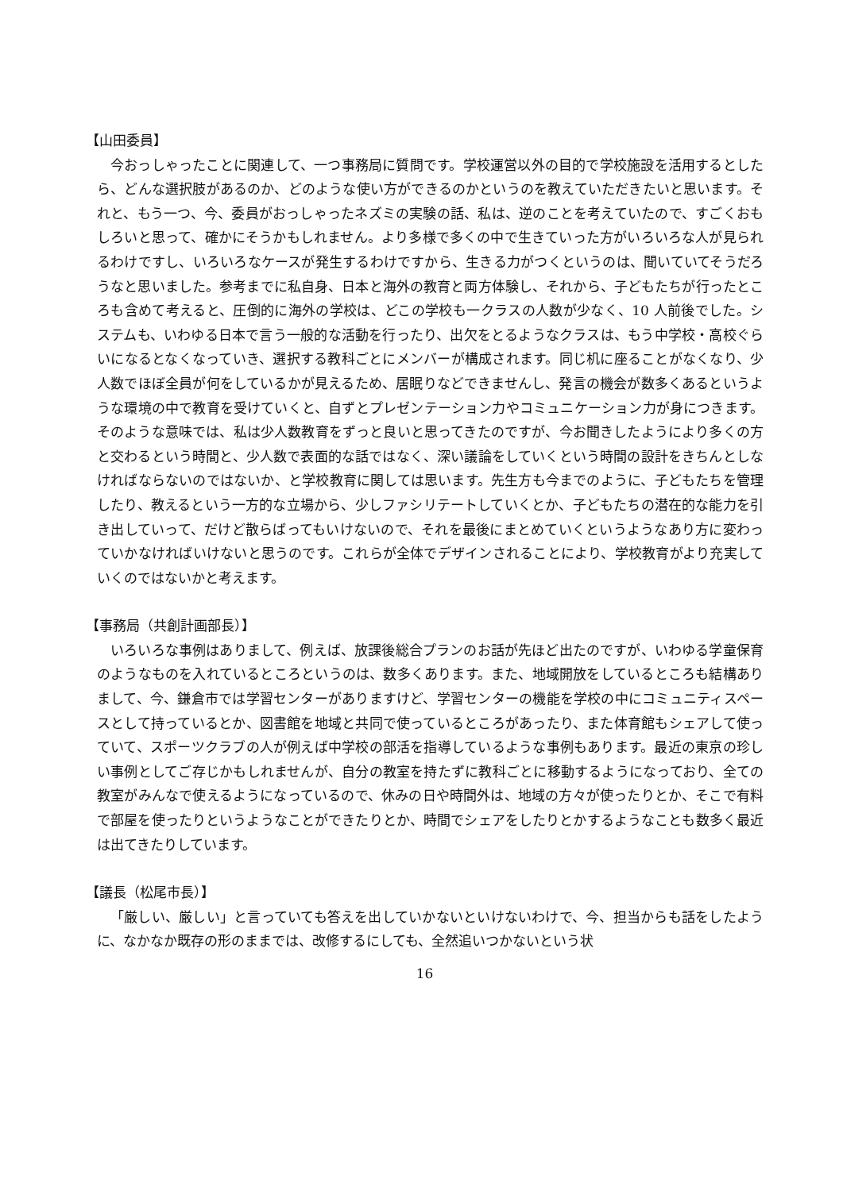【山田委員】
今おっしゃったことに関連して、一つ事務局に質問です。学校運営以外の目的で学校施設を活用するとしたら、どんな選択肢があるのか、どのような使い方ができるのかというのを教えていただきたいと思います。それと、もう一つ、今、委員がおっしゃったネズミの実験の話、私は、逆のことを考えていたので、すごくおもしろいと思って、確かにそうかもしれません。より多様で多くの中で生きていった方がいろいろな人が見られるわけですし、いろいろなケースが発生するわけですから、生きる力がつくというのは、聞いていてそうだろうなと思いました。参考までに私自身、日本と海外の教育と両方体験し、それから、子どもたちが行ったところも含めて考えると、圧倒的に海外の学校は、どこの学校も一クラスの人数が少なく、10 人前後でした。システムも、いわゆる日本で言う一般的な活動を行ったり、出欠をとるようなクラスは、もう中学校・高校ぐらいになるとなくなっていき、選択する教科ごとにメンバーが構成されます。同じ机に座ることがなくなり、少人数でほぼ全員が何をしているかが見えるため、居眠りなどできませんし、発言の機会が数多くあるというような環境の中で教育を受けていくと、自ずとプレゼンテーション力やコミュニケーション力が身につきます。そのような意味では、私は少人数教育をずっと良いと思ってきたのですが、今お聞きしたようにより多くの方と交わるという時間と、少人数で表面的な話ではなく、深い議論をしていくという時間の設計をきちんとしなければならないのではないか、と学校教育に関しては思います。先生方も今までのように、子どもたちを管理したり、教えるという一方的な立場から、少しファシリテートしていくとか、子どもたちの潜在的な能力を引き出していって、だけど散らばってもいけないので、それを最後にまとめていくというようなあり方に変わっていかなければいけないと思うのです。これらが全体でデザインされることにより、学校教育がより充実していくのではないかと考えます。
【事務局（共創計画部長）】
いろいろな事例はありまして、例えば、放課後総合プランのお話が先ほど出たのですが、いわゆる学童保育のようなものを入れているところというのは、数多くあります。また、地域開放をしているところも結構ありまして、今、鎌倉市では学習センターがありますけど、学習センターの機能を学校の中にコミュニティスペースとして持っているとか、図書館を地域と共同で使っているところがあったり、また体育館もシェアして使っていて、スポーツクラブの人が例えば中学校の部活を指導しているような事例もあります。最近の東京の珍しい事例としてご存じかもしれませんが、自分の教室を持たずに教科ごとに移動するようになっており、全ての教室がみんなで使えるようになっているので、休みの日や時間外は、地域の方々が使ったりとか、そこで有料で部屋を使ったりというようなことができたりとか、時間でシェアをしたりとかするようなことも数多く最近は出てきたりしています。
【議長（松尾市長）】
「厳しい、厳しい」と言っていても答えを出していかないといけないわけで、今、担当からも話をしたように、なかなか既存の形のままでは、改修するにしても、全然追いつかないという状
16